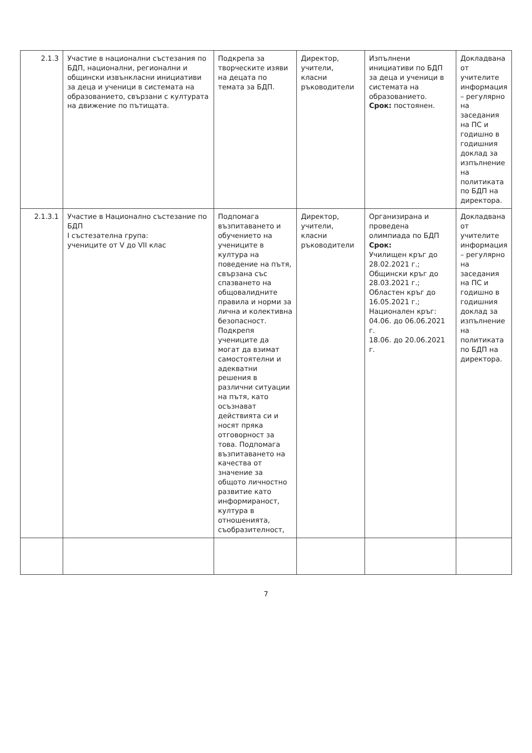| 2.1.3 | Участие в национални състезания по БДП, национални, регионални и общински извънкласни инициативи за деца и ученици в системата на образованието, свързани с културата на движение по пътищата. | Подкрепа за творческите изяви на децата по темата за БДП. | Директор, учители, класни ръководители | Изпълнени инициативи по БДП за деца и ученици в системата на образованието. Срок: постоянен. | Докладвана от учителите информация – регулярно на заседания на ПС и годишно в годишния доклад за изпълнение на политиката по БДП на директора. |
| 2.1.3.1 | Участие в Национално състезание по БДП I състезателна група: учениците от V до VII клас | Подпомага възпитаването и обучението на учениците в култура на поведение на пътя, свързана със спазването на общовалидните правила и норми за лична и колективна безопасност. Подкрепя учениците да могат да взимат самостоятелни и адекватни решения в различни ситуации на пътя, като осъзнават действията си и носят пряка отговорност за това. Подпомага възпитаването на качества от значение за общото личностно развитие като информираност, култура в отношенията, съобразителност, | Директор, учители, класни ръководители | Организирана и проведена олимпиада по БДП Срок: Училищен кръг до 28.02.2021 г.; Общински кръг до 28.03.2021 г.; Областен кръг до 16.05.2021 г.; Национален кръг: 04.06. до 06.06.2021 г. 18.06. до 20.06.2021 г. | Докладвана от учителите информация – регулярно на заседания на ПС и годишно в годишния доклад за изпълнение на политиката по БДП на директора. |
7